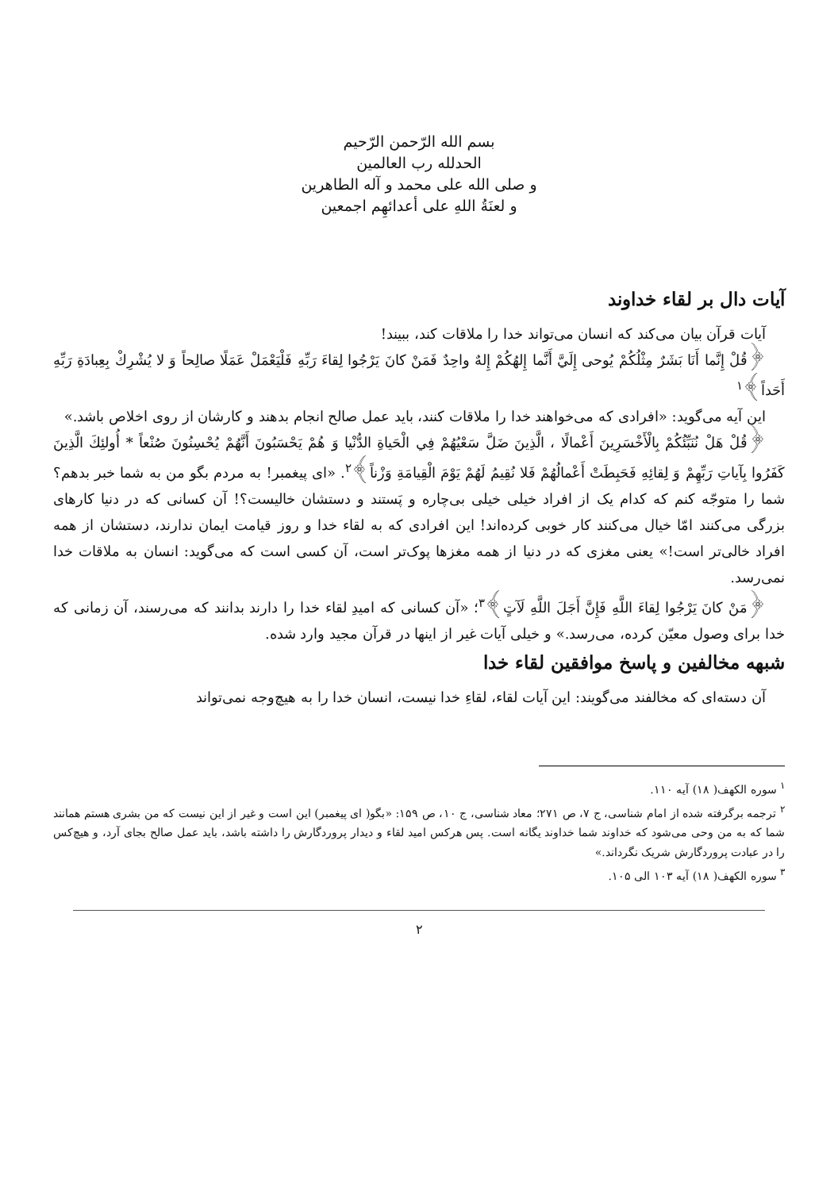بسم الله الرّحمن الرّحیم
الحدلله رب العالمین
و صلی الله علی محمد و آله الطاهرین
و لعنَةُ اللهِ علی أعدائهِم اجمعین
آیات دال بر لقاء خداوند
آیات قرآن بیان می‌کند که انسان می‌تواند خدا را ملاقات کند، ببیند!
﴿قُلْ إِنَّما أَنَا بَشَرٌ مِثْلُكُمْ يُوحى إِلَيَّ أَنَّما إِلهُكُمْ إِلهٌ واحِدٌ فَمَنْ كانَ يَرْجُوا لِقاءَ رَبِّهِ فَلْيَعْمَلْ عَمَلًا صالِحاً وَ لا يُشْرِكْ بِعِبادَةِ رَبِّهِ أَحَداً﴾<sup>۱</sup>
این آیه می‌گوید: «افرادی که می‌خواهند خدا را ملاقات کنند، باید عمل صالح انجام بدهند و کارشان از روی اخلاص باشد.»
﴿قُلْ هَلْ نُنَبِّئُكُمْ بِالْأَخْسَرِينَ أَعْمالًا ، الَّذِينَ ضَلَّ سَعْيُهُمْ فِي الْحَياةِ الدُّنْيا وَ هُمْ يَحْسَبُونَ أَنَّهُمْ يُحْسِنُونَ صُنْعاً * أُولئِكَ الَّذِينَ كَفَرُوا بِآياتِ رَبِّهِمْ وَ لِقائِهِ فَحَبِطَتْ أَعْمالُهُمْ فَلا نُقِيمُ لَهُمْ يَوْمَ الْقِيامَةِ وَزْناً﴾<sup>۲</sup>. «ای پیغمبر! به مردم بگو من به شما خبر بدهم؟ شما را متوجّه کنم که کدام یک از افراد خیلی خیلی بی‌چاره و پَستند و دستشان خالیست؟! آن کسانی که در دنیا کارهای بزرگی می‌کنند امّا خیال می‌کنند کار خوبی کرده‌اند! این افرادی که به لقاء خدا و روز قیامت ایمان ندارند، دستشان از همه افراد خالی‌تر است!» یعنی مغزی که در دنیا از همه مغزها پوک‌تر است، آن کسی است که می‌گوید: انسان به ملاقات خدا نمی‌رسد.
﴿مَنْ كانَ يَرْجُوا لِقاءَ اللَّهِ فَإِنَّ أَجَلَ اللَّهِ لَآتٍ﴾<sup>۳</sup>؛ «آن کسانی که امیدِ لقاء خدا را دارند بدانند که می‌رسند، آن زمانی که خدا برای وصول معیّن کرده، می‌رسد.» و خیلی آیات غیر از اینها در قرآن مجید وارد شده.
شبهه مخالفین و پاسخ موافقین لقاء خدا
آن دسته‌ای که مخالفند می‌گویند: این آیات لقاء، لقاءِ خدا نیست، انسان خدا را به هیچ‌وجه نمی‌تواند
<sup>۱</sup> سوره الکهف( ۱۸) آیه ۱۱۰.
<sup>۲</sup> ترجمه برگرفته شده از امام شناسی، ج ۷، ص ۲۷۱؛ معاد شناسی، ج ۱۰، ص ۱۵۹: «بگو( ای پیغمبر) این است و غیر از این نیست که من بشری هستم همانند شما که به من وحی می‌شود که خداوند شما خداوند یگانه است. پس هرکس امید لقاء و دیدار پروردگارش را داشته باشد، باید عمل صالح بجای آرد، و هیچ‌کس را در عبادت پروردگارش شریک نگرداند.»
<sup>۳</sup> سوره الکهف( ۱۸) آیه ۱۰۳ الی ۱۰۵.
۲